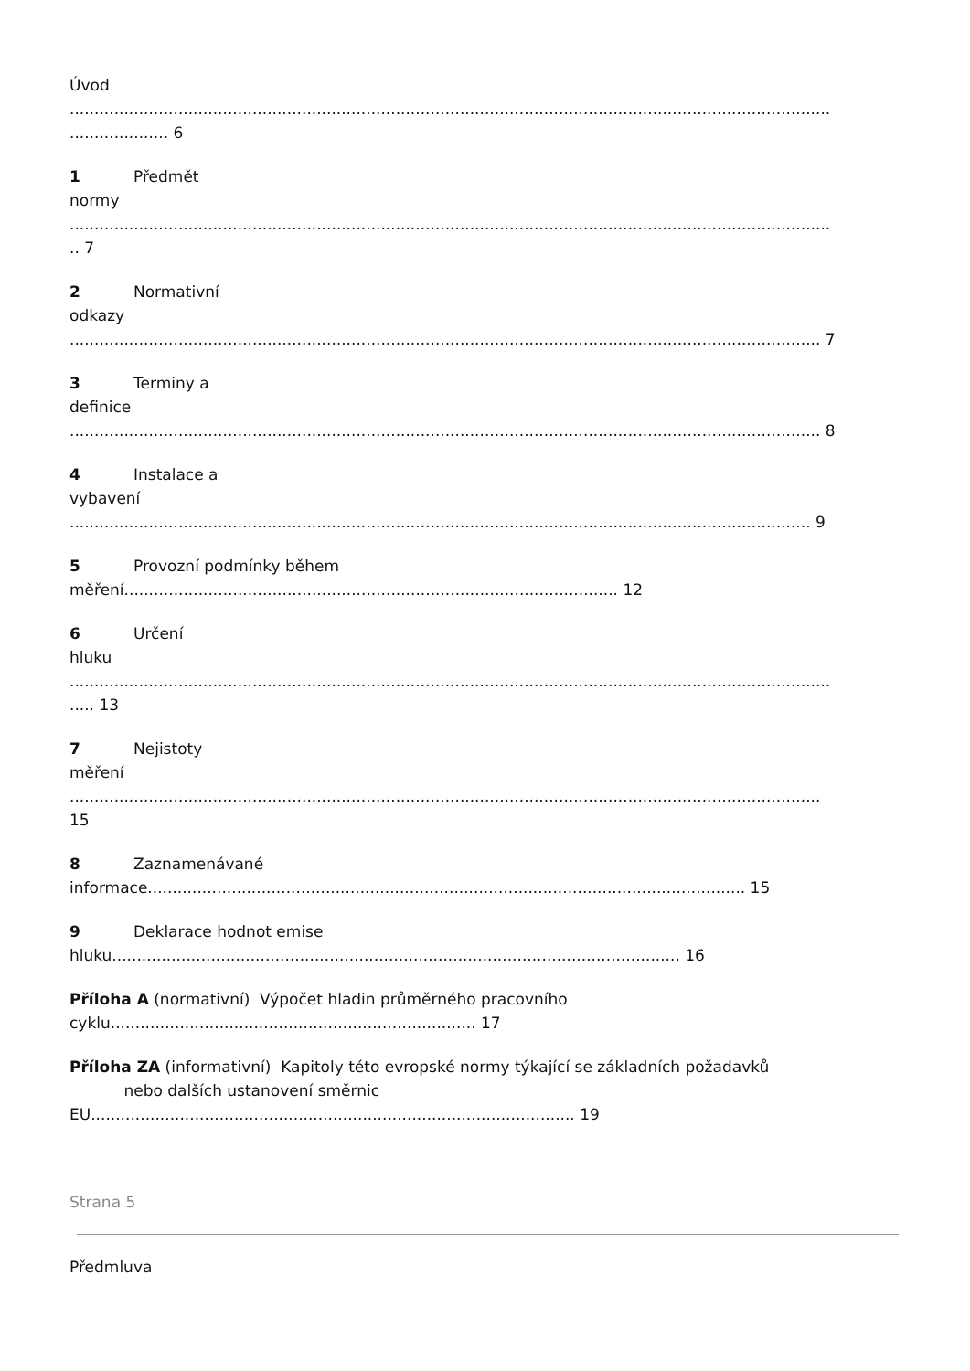Úvod
..........................................................................................................................................................
.................... 6
1 Předmět
normy
..........................................................................................................................................................
.. 7
2 Normativní
odkazy
........................................................................................................................................................ 7
3 Terminy a
definice
........................................................................................................................................................ 8
4 Instalace a
vybavení
...................................................................................................................................................... 9
5 Provozní podmínky během
měření.................................................................................................... 12
6 Určení
hluku
..........................................................................................................................................................
..... 13
7 Nejistoty
měření
........................................................................................................................................................
15
8 Zaznamenávané
informace......................................................................................................................... 15
9 Deklarace hodnot emise
hluku................................................................................................................... 16
Příloha A (normativní) Výpočet hladin průměrného pracovního
cyklu.......................................................................... 17
Příloha ZA (informativní) Kapitoly této evropské normy týkající se základních požadavků
nebo dalších ustanovení směrnic
EU.................................................................................................. 19
Strana 5
Předmluva